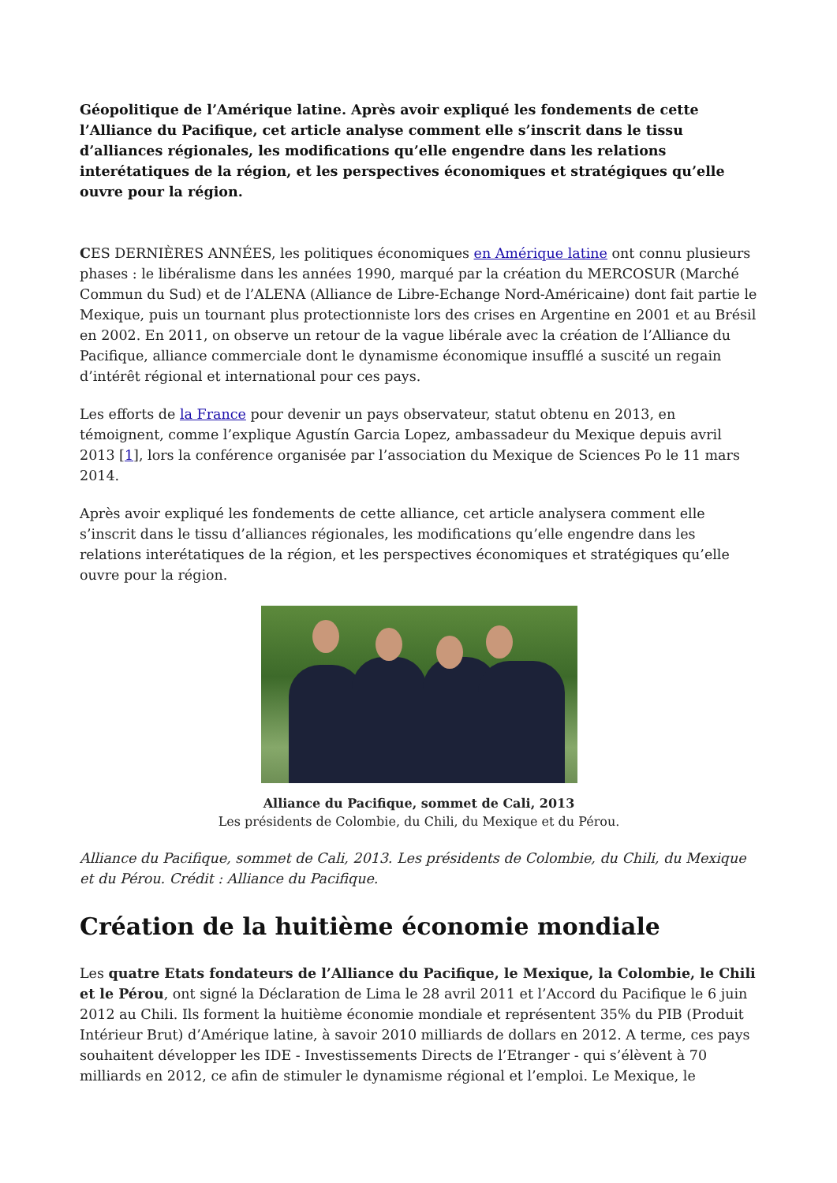Géopolitique de l’Amérique latine. Après avoir expliqué les fondements de cette l’Alliance du Pacifique, cet article analyse comment elle s’inscrit dans le tissu d’alliances régionales, les modifications qu’elle engendre dans les relations interétatiques de la région, et les perspectives économiques et stratégiques qu’elle ouvre pour la région.
CES DERNIÈRES ANNÉES, les politiques économiques en Amérique latine ont connu plusieurs phases : le libéralisme dans les années 1990, marqué par la création du MERCOSUR (Marché Commun du Sud) et de l’ALENA (Alliance de Libre-Echange Nord-Américaine) dont fait partie le Mexique, puis un tournant plus protectionniste lors des crises en Argentine en 2001 et au Brésil en 2002. En 2011, on observe un retour de la vague libérale avec la création de l’Alliance du Pacifique, alliance commerciale dont le dynamisme économique insufflé a suscité un regain d’intérêt régional et international pour ces pays.
Les efforts de la France pour devenir un pays observateur, statut obtenu en 2013, en témoignent, comme l’explique Agustín Garcia Lopez, ambassadeur du Mexique depuis avril 2013 [1], lors la conférence organisée par l’association du Mexique de Sciences Po le 11 mars 2014.
Après avoir expliqué les fondements de cette alliance, cet article analysera comment elle s’inscrit dans le tissu d’alliances régionales, les modifications qu’elle engendre dans les relations interétatiques de la région, et les perspectives économiques et stratégiques qu’elle ouvre pour la région.
Alliance du Pacifique, sommet de Cali, 2013
Les présidents de Colombie, du Chili, du Mexique et du Pérou.
Alliance du Pacifique, sommet de Cali, 2013. Les présidents de Colombie, du Chili, du Mexique et du Pérou. Crédit : Alliance du Pacifique.
Création de la huitième économie mondiale
Les quatre Etats fondateurs de l’Alliance du Pacifique, le Mexique, la Colombie, le Chili et le Pérou, ont signé la Déclaration de Lima le 28 avril 2011 et l’Accord du Pacifique le 6 juin 2012 au Chili. Ils forment la huitième économie mondiale et représentent 35% du PIB (Produit Intérieur Brut) d’Amérique latine, à savoir 2010 milliards de dollars en 2012. A terme, ces pays souhaitent développer les IDE - Investissements Directs de l’Etranger - qui s’élèvent à 70 milliards en 2012, ce afin de stimuler le dynamisme régional et l’emploi. Le Mexique, le